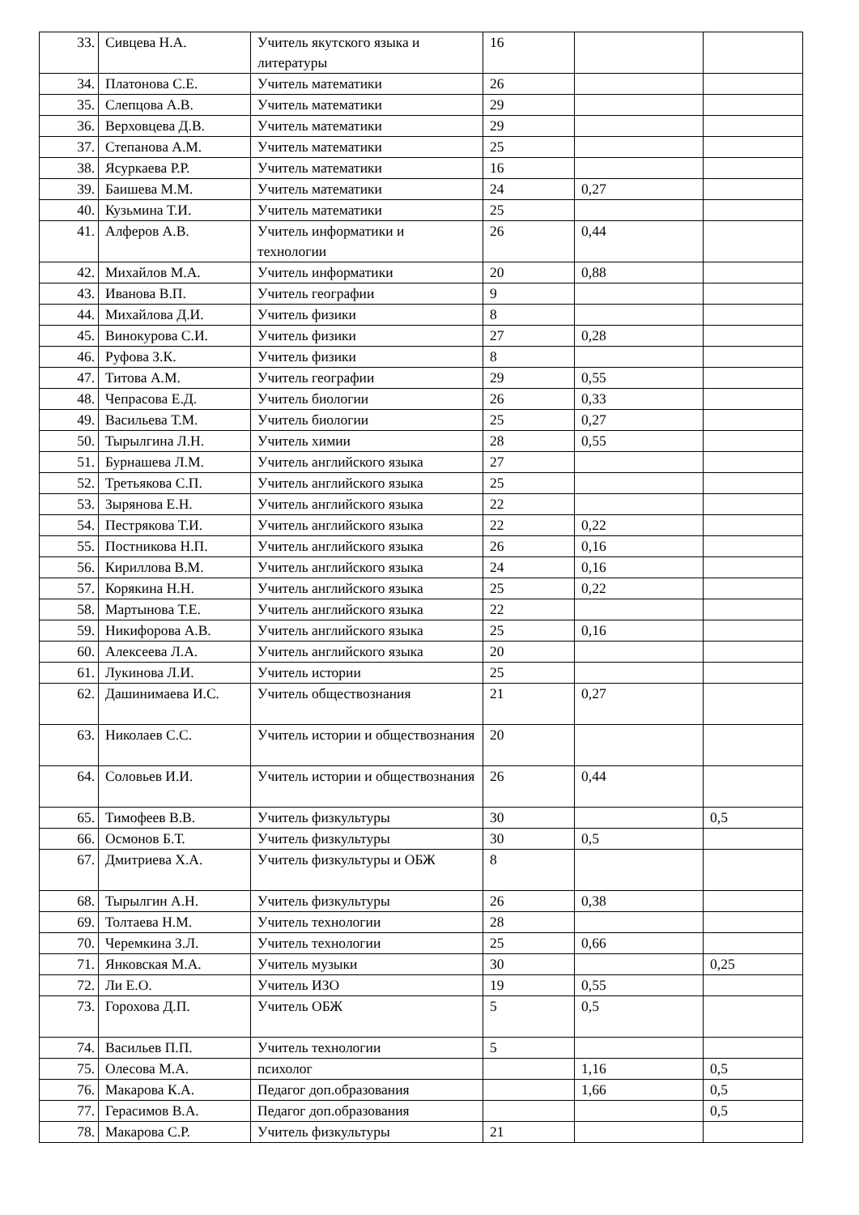| 33. | Сивцева Н.А. | Учитель якутского языка и литературы | 16 | | |
| 34. | Платонова С.Е. | Учитель математики | 26 | | |
| 35. | Слепцова А.В. | Учитель математики | 29 | | |
| 36. | Верховцева Д.В. | Учитель математики | 29 | | |
| 37. | Степанова А.М. | Учитель математики | 25 | | |
| 38. | Ясуркаева Р.Р. | Учитель математики | 16 | | |
| 39. | Баишева М.М. | Учитель математики | 24 | 0,27 | |
| 40. | Кузьмина Т.И. | Учитель математики | 25 | | |
| 41. | Алферов А.В. | Учитель информатики и технологии | 26 | 0,44 | |
| 42. | Михайлов М.А. | Учитель информатики | 20 | 0,88 | |
| 43. | Иванова В.П. | Учитель географии | 9 | | |
| 44. | Михайлова Д.И. | Учитель физики | 8 | | |
| 45. | Винокурова С.И. | Учитель физики | 27 | 0,28 | |
| 46. | Руфова З.К. | Учитель физики | 8 | | |
| 47. | Титова А.М. | Учитель географии | 29 | 0,55 | |
| 48. | Чепрасова Е.Д. | Учитель биологии | 26 | 0,33 | |
| 49. | Васильева Т.М. | Учитель биологии | 25 | 0,27 | |
| 50. | Тырылгина Л.Н. | Учитель химии | 28 | 0,55 | |
| 51. | Бурнашева Л.М. | Учитель английского языка | 27 | | |
| 52. | Третьякова С.П. | Учитель английского языка | 25 | | |
| 53. | Зырянова Е.Н. | Учитель английского языка | 22 | | |
| 54. | Пестрякова Т.И. | Учитель английского языка | 22 | 0,22 | |
| 55. | Постникова Н.П. | Учитель английского языка | 26 | 0,16 | |
| 56. | Кириллова В.М. | Учитель английского языка | 24 | 0,16 | |
| 57. | Корякина Н.Н. | Учитель английского языка | 25 | 0,22 | |
| 58. | Мартынова Т.Е. | Учитель английского языка | 22 | | |
| 59. | Никифорова А.В. | Учитель английского языка | 25 | 0,16 | |
| 60. | Алексеева Л.А. | Учитель английского языка | 20 | | |
| 61. | Лукинова Л.И. | Учитель истории | 25 | | |
| 62. | Дашинимаева И.С. | Учитель обществознания | 21 | 0,27 | |
| 63. | Николаев С.С. | Учитель истории и обществознания | 20 | | |
| 64. | Соловьев И.И. | Учитель истории и обществознания | 26 | 0,44 | |
| 65. | Тимофеев В.В. | Учитель физкультуры | 30 | | 0,5 |
| 66. | Осмонов Б.Т. | Учитель физкультуры | 30 | 0,5 | |
| 67. | Дмитриева Х.А. | Учитель физкультуры и ОБЖ | 8 | | |
| 68. | Тырылгин А.Н. | Учитель физкультуры | 26 | 0,38 | |
| 69. | Толтаева Н.М. | Учитель технологии | 28 | | |
| 70. | Черемкина З.Л. | Учитель технологии | 25 | 0,66 | |
| 71. | Янковская М.А. | Учитель музыки | 30 | | 0,25 |
| 72. | Ли Е.О. | Учитель ИЗО | 19 | 0,55 | |
| 73. | Горохова Д.П. | Учитель ОБЖ | 5 | 0,5 | |
| 74. | Васильев П.П. | Учитель технологии | 5 | | |
| 75. | Олесова М.А. | психолог | | 1,16 | 0,5 |
| 76. | Макарова К.А. | Педагог доп.образования | | 1,66 | 0,5 |
| 77. | Герасимов В.А. | Педагог доп.образования | | | 0,5 |
| 78. | Макарова С.Р. | Учитель физкультуры | 21 | | |